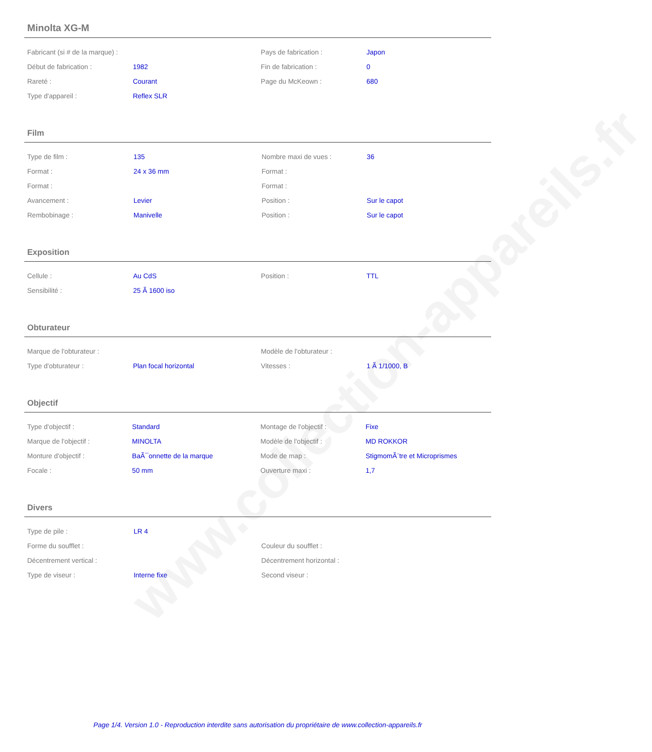www.collection-appareils.fr
Minolta XG-M
| Fabricant (si # de la marque) : | | Pays de fabrication : | Japon |
| Début de fabrication : | 1982 | Fin de fabrication : | 0 |
| Rareté : | Courant | Page du McKeown : | 680 |
| Type d'appareil : | Reflex SLR | | |
Film
| Type de film : | 135 | Nombre maxi de vues : | 36 |
| Format : | 24 x 36 mm | Format : | |
| Format : | | Format : | |
| Avancement : | Levier | Position : | Sur le capot |
| Rembobinage : | Manivelle | Position : | Sur le capot |
Exposition
| Cellule : | Au CdS | Position : | TTL |
| Sensibilité : | 25 Ã 1600 iso | | |
Obturateur
| Marque de l'obturateur : | | Modèle de l'obturateur : | |
| Type d'obturateur : | Plan focal horizontal | Vitesses : | 1 Ã 1/1000, B |
Objectif
| Type d'objectif : | Standard | Montage de l'objectif : | Fixe |
| Marque de l'objectif : | MINOLTA | Modèle de l'objectif : | MD ROKKOR |
| Monture d'objectif : | BaÃ¯onnette de la marque | Mode de map : | StigmomÃ¨tre et Microprismes |
| Focale : | 50 mm | Ouverture maxi : | 1,7 |
Divers
| Type de pile : | LR 4 | | |
| Forme du soufflet : | | Couleur du soufflet : | |
| Décentrement vertical : | | Décentrement horizontal : | |
| Type de viseur : | Interne fixe | Second viseur : | |
Page 1/4. Version 1.0 - Reproduction interdite sans autorisation du propriétaire de www.collection-appareils.fr